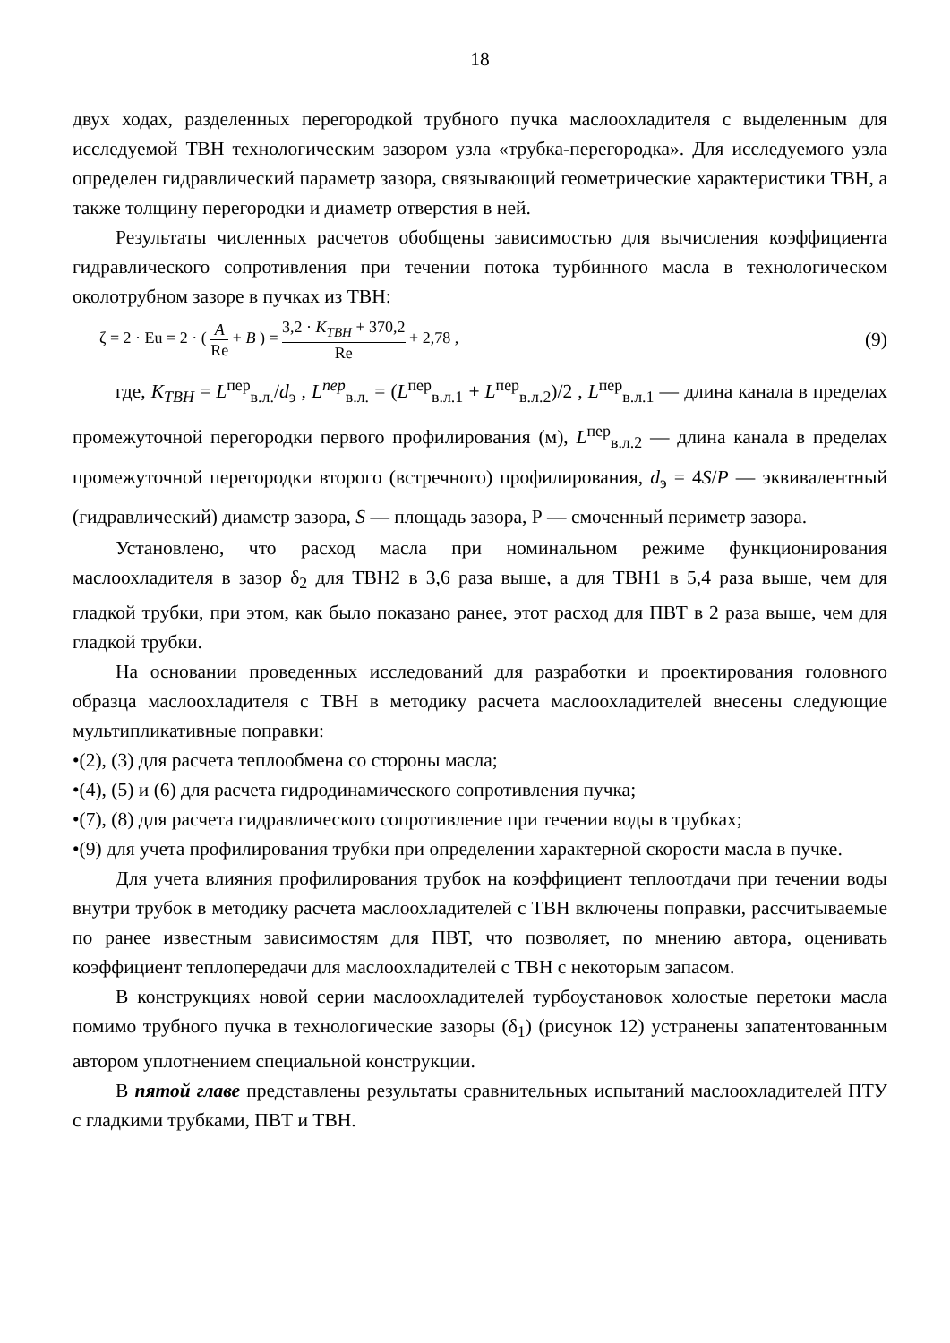18
двух ходах, разделенных перегородкой трубного пучка маслоохладителя с выделенным для исследуемой ТВН технологическим зазором узла «трубка-перегородка». Для исследуемого узла определен гидравлический параметр зазора, связывающий геометрические характеристики ТВН, а также толщину перегородки и диаметр отверстия в ней.
Результаты численных расчетов обобщены зависимостью для вычисления коэффициента гидравлического сопротивления при течении потока турбинного масла в технологическом околотрубном зазоре в пучках из ТВН:
ζ = 2 · Eu = 2 · ( A Re + B ) = 3,2 · K<sub>ТВН</sub> + 370,2 Re + 2,78 ,
(9)
где, K<sub>ТВН</sub> = L<sup>пер</sup><sub>в.л.</sub>/d<sub>э</sub> , L<sup>пер</sup><sub>в.л.</sub> = (L<sup>пер</sup><sub>в.л.1</sub> + L<sup>пер</sup><sub>в.л.2</sub>)/2 , L<sup>пер</sup><sub>в.л.1</sub> — длина канала в пределах промежуточной перегородки первого профилирования (м), L<sup>пер</sup><sub>в.л.2</sub> — длина канала в пределах промежуточной перегородки второго (встречного) профилирования, d<sub>э</sub> = 4S/P — эквивалентный (гидравлический) диаметр зазора, S — площадь зазора, Р — смоченный периметр зазора.
Установлено, что расход масла при номинальном режиме функционирования маслоохладителя в зазор δ<sub>2</sub> для ТВН2 в 3,6 раза выше, а для ТВН1 в 5,4 раза выше, чем для гладкой трубки, при этом, как было показано ранее, этот расход для ПВТ в 2 раза выше, чем для гладкой трубки.
На основании проведенных исследований для разработки и проектирования головного образца маслоохладителя с ТВН в методику расчета маслоохладителей внесены следующие мультипликативные поправки:
•(2), (3) для расчета теплообмена со стороны масла;
•(4), (5) и (6) для расчета гидродинамического сопротивления пучка;
•(7), (8) для расчета гидравлического сопротивление при течении воды в трубках;
•(9) для учета профилирования трубки при определении характерной скорости масла в пучке.
Для учета влияния профилирования трубок на коэффициент теплоотдачи при течении воды внутри трубок в методику расчета маслоохладителей с ТВН включены поправки, рассчитываемые по ранее известным зависимостям для ПВТ, что позволяет, по мнению автора, оценивать коэффициент теплопередачи для маслоохладителей с ТВН с некоторым запасом.
В конструкциях новой серии маслоохладителей турбоустановок холостые перетоки масла помимо трубного пучка в технологические зазоры (δ<sub>1</sub>) (рисунок 12) устранены запатентованным автором уплотнением специальной конструкции.
В пятой главе представлены результаты сравнительных испытаний маслоохладителей ПТУ с гладкими трубками, ПВТ и ТВН.